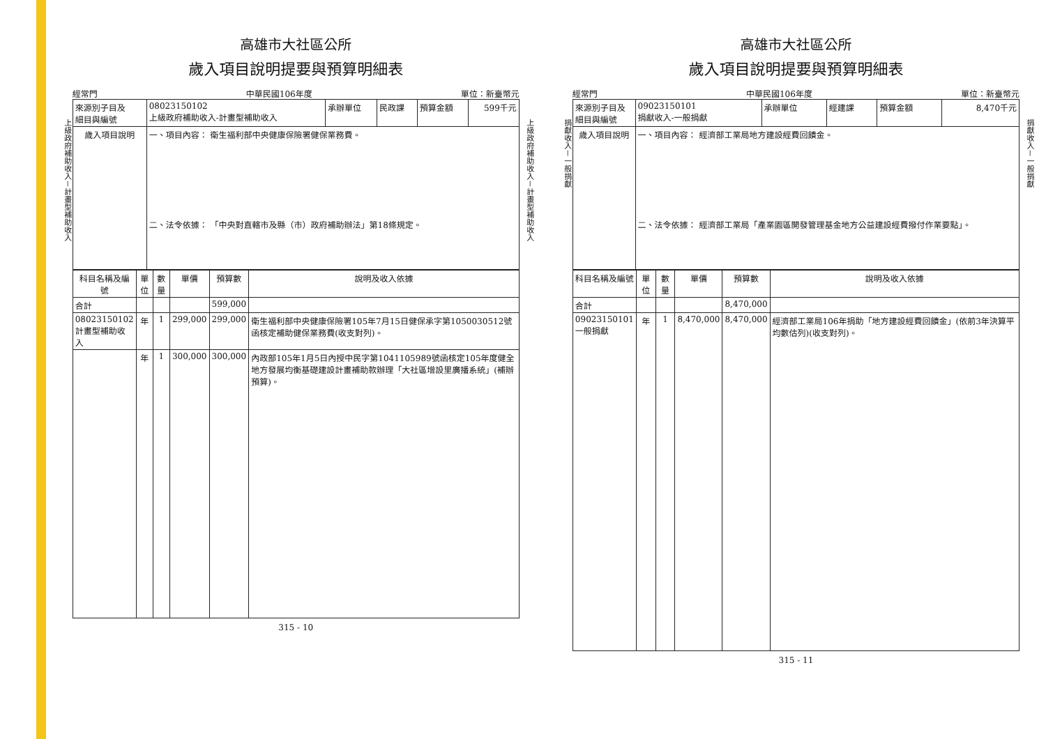上級政府補助收入－計畫型補助收入
高雄市大社區公所
歲入項目說明提要與預算明細表
經常門 中華民國106年度 單位：新臺幣元
| 來源別子目及 細目與編號 | 08023150102 上級政府補助收入-計畫型補助收入 | 承辦單位 | 民政課 | 預算金額 | 599千元 |
| 歲入項目說明 | 一、項目內容： 衛生福利部中央健康保險署健保業務費。 二、法令依據： 「中央對直轄市及縣（市）政府補助辦法」第18條規定。 | | | | |
| 科目名稱及編號 | 單位 | 數量 | 單價 | 預算數 | 說明及收入依據 |
| --- | --- | --- | --- | --- | --- |
| 合計 | | | | 599,000 | |
| 08023150102 計畫型補助收入 | 年 | 1 | 299,000 | 299,000 | 衛生福利部中央健康保險署105年7月15日健保承字第1050030512號函核定補助健保業務費(收支對列)。 |
| | 年 | 1 | 300,000 | 300,000 | 內政部105年1月5日內授中民字第1041105989號函核定105年度健全地方發展均衡基礎建設計畫補助款辦理「大社區增設里廣播系統」(補辦預算)。 |
315 - 10
上級政府補助收入－計畫型補助收入
捐獻收入－一般捐獻
高雄市大社區公所
歲入項目說明提要與預算明細表
經常門 中華民國106年度 單位：新臺幣元
| 來源別子目及 細目與編號 | 09023150101 捐獻收入-一般捐獻 | 承辦單位 | 經建課 | 預算金額 | 8,470千元 |
| 歲入項目說明 | 一、項目內容： 經濟部工業局地方建設經費回饋金。 二、法令依據： 經濟部工業局「產業園區開發管理基金地方公益建設經費撥付作業要點」。 | | | | |
| 科目名稱及編號 | 單位 | 數量 | 單價 | 預算數 | 說明及收入依據 |
| --- | --- | --- | --- | --- | --- |
| 合計 | | | | 8,470,000 | |
| 09023150101 一般捐獻 | 年 | 1 | 8,470,000 | 8,470,000 | 經濟部工業局106年捐助「地方建設經費回饋金」(依前3年決算平均數估列)(收支對列)。 |
315 - 11
捐獻收入－一般捐獻